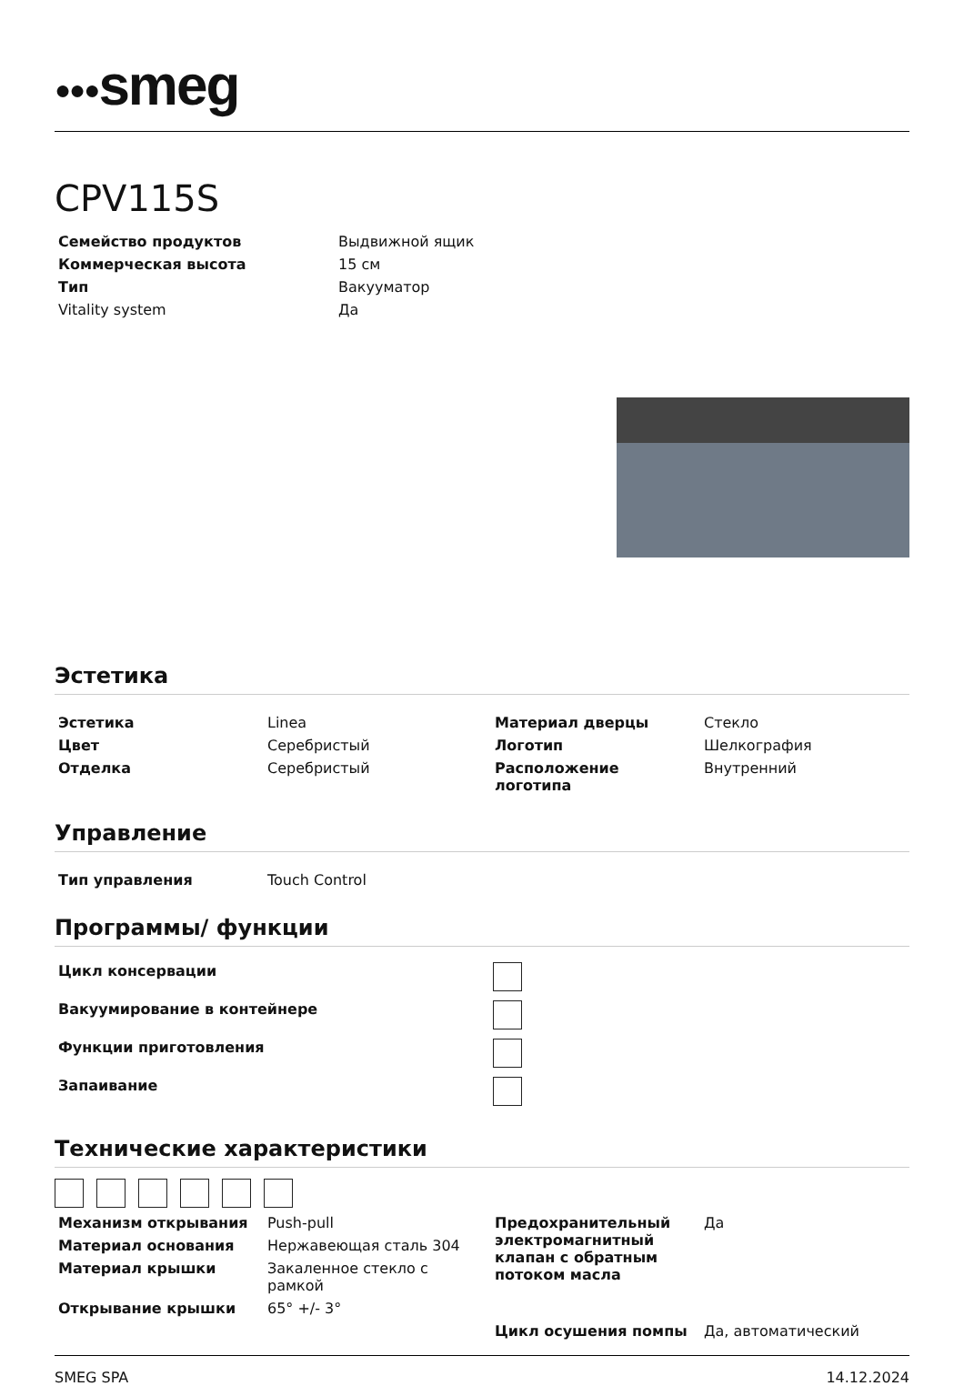●●●smeg
CPV115S
| Семейство продуктов | Выдвижной ящик |
| Коммерческая высота | 15 см |
| Тип | Вакууматор |
| Vitality system | Да |
Эстетика
| Эстетика | Linea | Материал дверцы | Стекло |
| Цвет | Серебристый | Логотип | Шелкография |
| Отделка | Серебристый | Расположение логотипа | Внутренний |
Управление
| Тип управления | Touch Control |
Программы/ функции
| Цикл консервации | |
| Вакуумирование в контейнере | |
| Функции приготовления | |
| Запаивание | |
Технические характеристики
| Механизм открывания | Push-pull | Предохранительный электромагнитный клапан с обратным потоком масла | Да |
| Материал основания | Нержавеющая сталь 304 | | |
| Материал крышки | Закаленное стекло с рамкой | | |
| Открывание крышки | 65° +/- 3° | | |
| | | Цикл осушения помпы | Да, автоматический |
SMEG SPA 14.12.2024